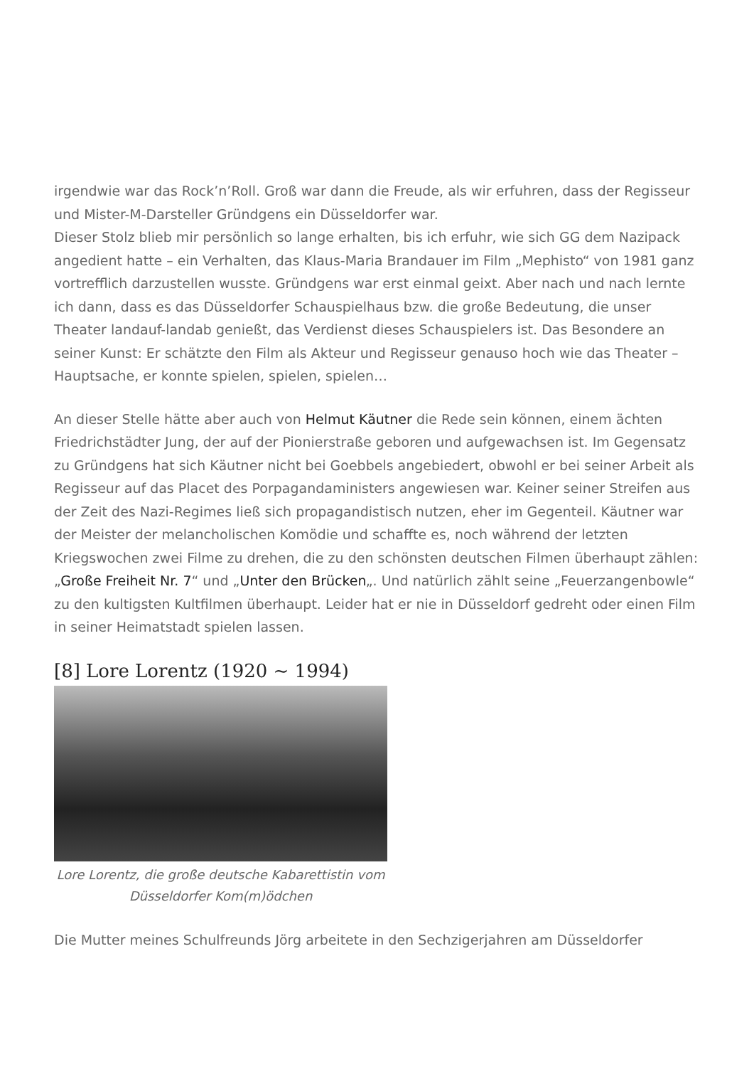irgendwie war das Rock’n’Roll. Groß war dann die Freude, als wir erfuhren, dass der Regisseur und Mister-M-Darsteller Gründgens ein Düsseldorfer war.
Dieser Stolz blieb mir persönlich so lange erhalten, bis ich erfuhr, wie sich GG dem Nazipack angedient hatte – ein Verhalten, das Klaus-Maria Brandauer im Film „Mephisto“ von 1981 ganz vortrefflich darzustellen wusste. Gründgens war erst einmal geixt. Aber nach und nach lernte ich dann, dass es das Düsseldorfer Schauspielhaus bzw. die große Bedeutung, die unser Theater landauf-landab genießt, das Verdienst dieses Schauspielers ist. Das Besondere an seiner Kunst: Er schätzte den Film als Akteur und Regisseur genauso hoch wie das Theater – Hauptsache, er konnte spielen, spielen, spielen…
An dieser Stelle hätte aber auch von Helmut Käutner die Rede sein können, einem ächten Friedrichstädter Jung, der auf der Pionierstraße geboren und aufgewachsen ist. Im Gegensatz zu Gründgens hat sich Käutner nicht bei Goebbels angebiedert, obwohl er bei seiner Arbeit als Regisseur auf das Placet des Porpagandaministers angewiesen war. Keiner seiner Streifen aus der Zeit des Nazi-Regimes ließ sich propagandistisch nutzen, eher im Gegenteil. Käutner war der Meister der melancholischen Komödie und schaffte es, noch während der letzten Kriegswochen zwei Filme zu drehen, die zu den schönsten deutschen Filmen überhaupt zählen: „Große Freiheit Nr. 7“ und „Unter den Brücken„. Und natürlich zählt seine „Feuerzangenbowle“ zu den kultigsten Kultfilmen überhaupt. Leider hat er nie in Düsseldorf gedreht oder einen Film in seiner Heimatstadt spielen lassen.
[8] Lore Lorentz (1920 ~ 1994)
Lore Lorentz, die große deutsche Kabarettistin vom Düsseldorfer Kom(m)ödchen
Die Mutter meines Schulfreunds Jörg arbeitete in den Sechzigerjahren am Düsseldorfer